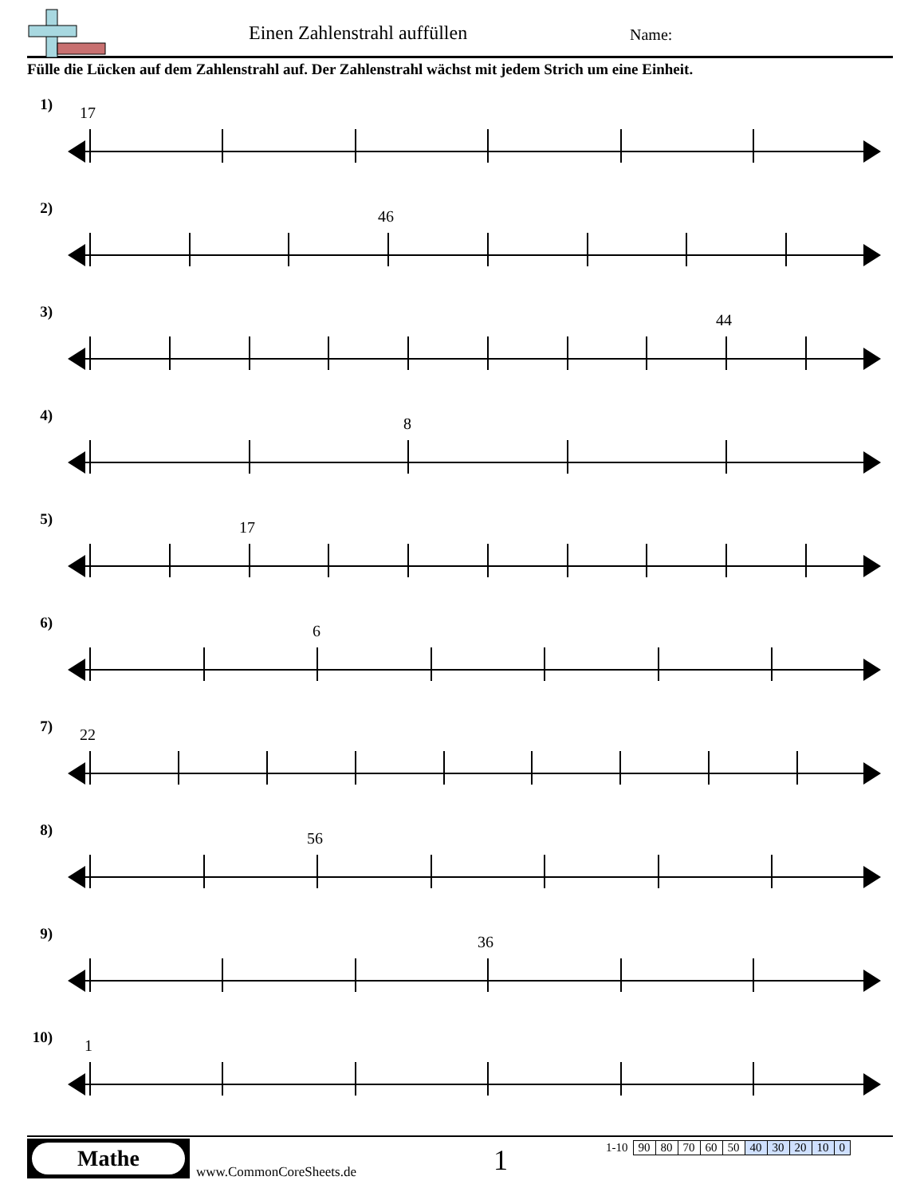Einen Zahlenstrahl auffüllen Name:
Fülle die Lücken auf dem Zahlenstrahl auf. Der Zahlenstrahl wächst mit jedem Strich um eine Einheit.
1) 17
2) 46
3) 44
4) 8
5) 17
6) 6
7) 22
8) 56
9) 36
10)
1
Mathe
www.CommonCoreSheets.de 1
| 1-10 | 90 | 80 | 70 | 60 | 50 | 40 | 30 | 20 | 10 | 0 |